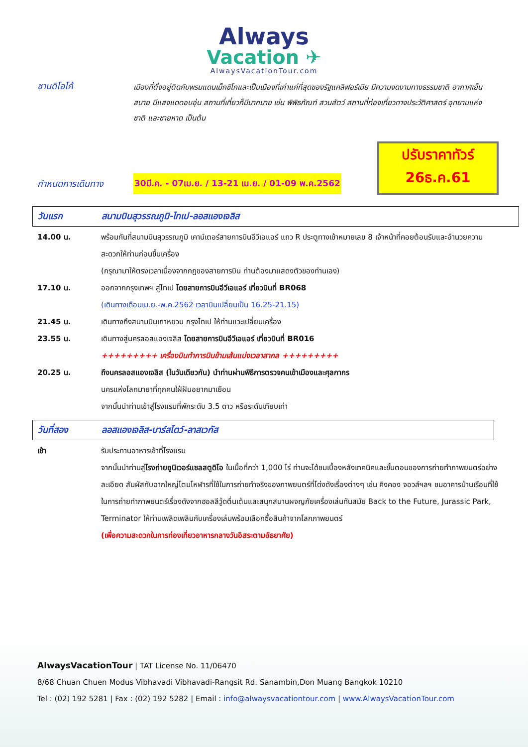Always
Vacation ✈
AlwaysVacationTour.com
ซานดิโอโก้
เมืองที่ตั้งอยู่ติดกับพรมแดนเม็กซิโกและเป็นเมืองที่เก่าแก่ที่สุดของรัฐแคลิฟอร์เนีย มีความงดงามทางธรรมชาติ อากาศเย็นสบาย มีแสงแดดอบอุ่น สถานที่เที่ยวก็มีมากมาย เช่น พิพิธภัณฑ์ สวนสัตว์ สถานที่ท่องเที่ยวทางประวัติศาสตร์ อุทยานแห่งชาติ และชายหาด เป็นต้น
ปรับราคาทัวร์
26ธ.ค.61
กำหนดการเดินทาง
30มี.ค. - 07เม.ย. / 13-21 เม.ย. / 01-09 พ.ค.2562
วันแรก สนามบินสุวรรณภูมิ-ไทเป-ลอสแองเจลิส
14.00 น. พร้อมกันที่สนามบินสุวรรณภูมิ เคาน์เตอร์สายการบินอีวีเอแอร์ แถว R ประตูทางเข้าหมายเลข 8 เจ้าหน้าที่คอยต้อนรับและอำนวยความสะดวกให้ท่านก่อนขึ้นเครื่อง
(กรุณามาให้ตรงเวลาเนื่องจากกฎของสายการบิน ท่านต้องมาแสดงตัวของท่านเอง)
17.10 น. ออกจากกรุงเทพฯ สู่ไทเป โดยสายการบินอีวีเอแอร์ เที่ยวบินที่ BR068
(เดินทางเดือนเม.ย.-พ.ค.2562 เวลาบินเปลี่ยนเป็น 16.25-21.15)
21.45 น. เดินทางถึงสนามบินเถาหยวน กรุงไทเป ให้ท่านแวะเปลี่ยนเครื่อง
23.55 น. เดินทางสู่นครลอสแองเจลิส โดยสายการบินอีวีเอแอร์ เที่ยวบินที่ BR016
+++++++++ เครื่องบินทำการบินข้ามเส้นแบ่งเวลาสากล +++++++++
20.25 น. ถึงนครลอสแองเจลิส (ในวันเดียวกัน) นำท่านผ่านพิธีการตรวจคนเข้าเมืองและศุลกากร
นครแห่งโลกมายาที่ทุกคนใฝ่ฝันอยากมาเยือน
จากนั้นนำท่านเข้าสู่โรงแรมที่พักระดับ 3.5 ดาว หรือระดับเทียบเท่า
วันที่สอง ลอสแองเจลิส-บาร์สโตว์-ลาสเวกัส
เช้า รับประทานอาหารเช้าที่โรงแรม
จากนั้นนำท่านสู่โรงถ่ายยูนิเวอร์แซลสตูดิโอ ในเนื้อที่กว่า 1,000 ไร่ ท่านจะได้ชมเบื้องหลังเทคนิคและขั้นตอนของการถ่ายทำภาพยนตร์อย่างละเอียด สัมผัสกับฉากใหญ่โตมโหฬารที่ใช้ในการถ่ายทำจริงของภาพยนตร์ที่โด่งดังเรื่องต่างๆ เช่น คิงคอง จอวส์ฯลฯ ชมอาคารบ้านเรือนที่ใช้ในการถ่ายทำภาพยนตร์เรื่องดังจากฮอลลีวู้ดตื่นเต้นและสนุกสนานผจญภัยเครื่องเล่นทันสมัย Back to the Future, Jurassic Park, Terminator ให้ท่านเพลิดเพลินกับเครื่องเล่นพร้อมเลือกซื้อสินค้าจากโลกภาพยนตร์
(เพื่อความสะดวกในการท่องเที่ยวอาหารกลางวันอิสระตามอัธยาศัย)
AlwaysVacationTour | TAT License No. 11/06470
8/68 Chuan Chuen Modus Vibhavadi Vibhavadi-Rangsit Rd. Sanambin,Don Muang Bangkok 10210
Tel : (02) 192 5281 | Fax : (02) 192 5282 | Email : info@alwaysvacationtour.com | www.AlwaysVacationTour.com